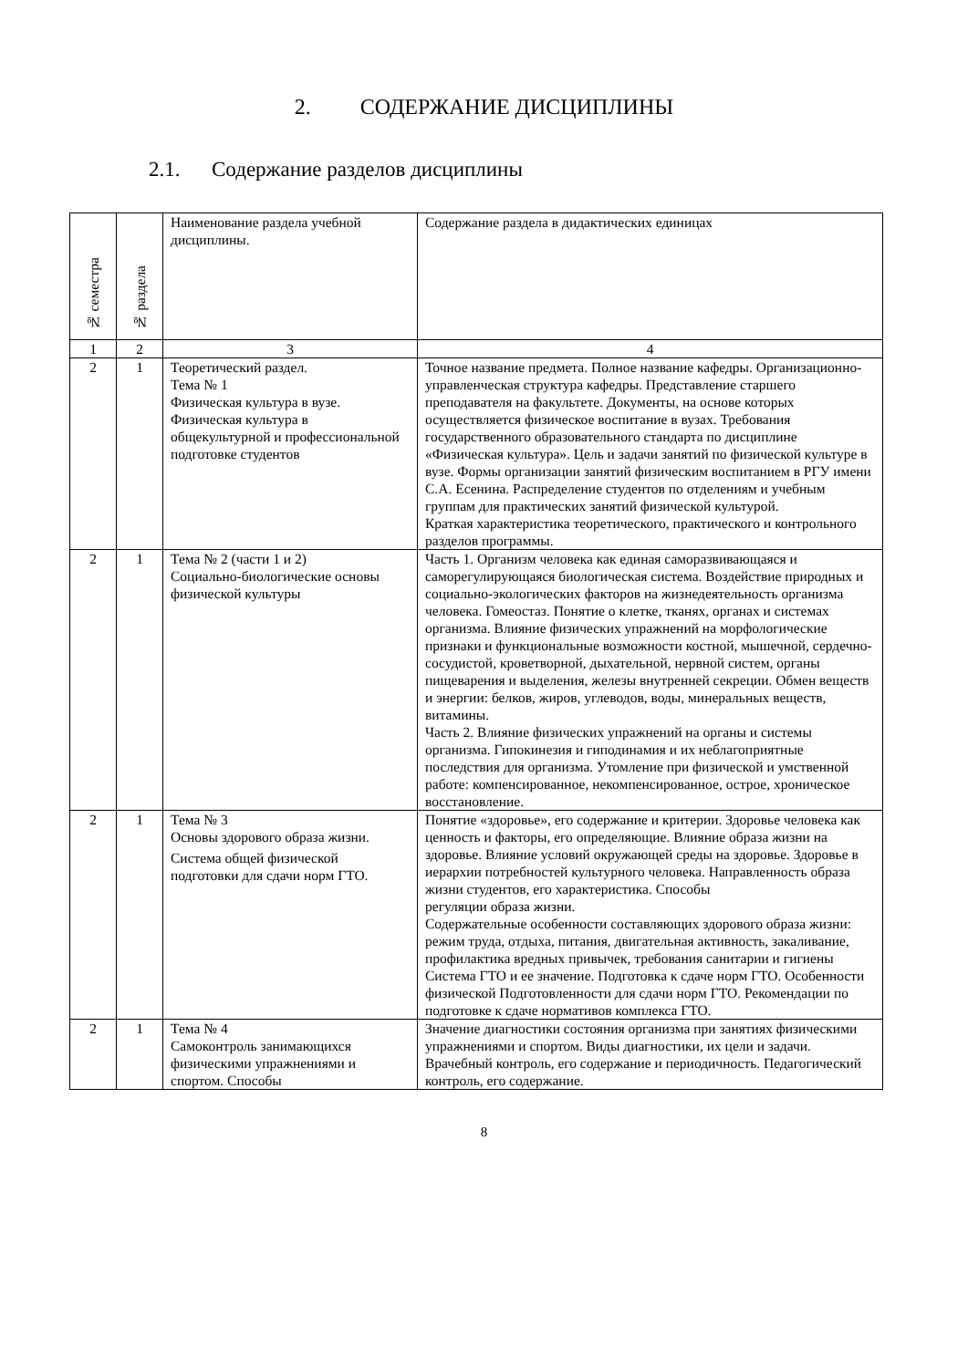2. СОДЕРЖАНИЕ ДИСЦИПЛИНЫ
2.1. Содержание разделов дисциплины
| № семестра | № раздела | Наименование раздела учебной дисциплины. | Содержание раздела в дидактических единицах |
| 1 | 2 | 3 | 4 |
| 2 | 1 | Теоретический раздел. Тема № 1 Физическая культура в вузе. Физическая культура в общекультурной и профессиональной подготовке студентов | Точное название предмета. Полное название кафедры. Организационно-управленческая структура кафедры. Представление старшего преподавателя на факультете. Документы, на основе которых осуществляется физическое воспитание в вузах. Требования государственного образовательного стандарта по дисциплине «Физическая культура». Цель и задачи занятий по физической культуре в вузе. Формы организации занятий физическим воспитанием в РГУ имени С.А. Есенина. Распределение студентов по отделениям и учебным группам для практических занятий физической культурой. Краткая характеристика теоретического, практического и контрольного разделов программы. |
| 2 | 1 | Тема № 2 (части 1 и 2) Социально-биологические основы физической культуры | Часть 1. Организм человека как единая саморазвивающаяся и саморегулирующаяся биологическая система. Воздействие природных и социально-экологических факторов на жизнедеятельность организма человека. Гомеостаз. Понятие о клетке, тканях, органах и системах организма. Влияние физических упражнений на морфологические признаки и функциональные возможности костной, мышечной, сердечно-сосудистой, кроветворной, дыхательной, нервной систем, органы пищеварения и выделения, железы внутренней секреции. Обмен веществ и энергии: белков, жиров, углеводов, воды, минеральных веществ, витамины. Часть 2. Влияние физических упражнений на органы и системы организма. Гипокинезия и гиподинамия и их неблагоприятные последствия для организма. Утомление при физической и умственной работе: компенсированное, некомпенсированное, острое, хроническое восстановление. |
| 2 | 1 | Тема № 3 Основы здорового образа жизни. Система общей физической подготовки для сдачи норм ГТО. | Понятие «здоровье», его содержание и критерии. Здоровье человека как ценность и факторы, его определяющие. Влияние образа жизни на здоровье. Влияние условий окружающей среды на здоровье. Здоровье в иерархии потребностей культурного человека. Направленность образа жизни студентов, его характеристика. Способы регуляции образа жизни. Содержательные особенности составляющих здорового образа жизни: режим труда, отдыха, питания, двигательная активность, закаливание, профилактика вредных привычек, требования санитарии и гигиены Система ГТО и ее значение. Подготовка к сдаче норм ГТО. Особенности физической Подготовленности для сдачи норм ГТО. Рекомендации по подготовке к сдаче нормативов комплекса ГТО. |
| 2 | 1 | Тема № 4 Самоконтроль занимающихся физическими упражнениями и спортом. Способы | Значение диагностики состояния организма при занятиях физическими упражнениями и спортом. Виды диагностики, их цели и задачи. Врачебный контроль, его содержание и периодичность. Педагогический контроль, его содержание. |
8